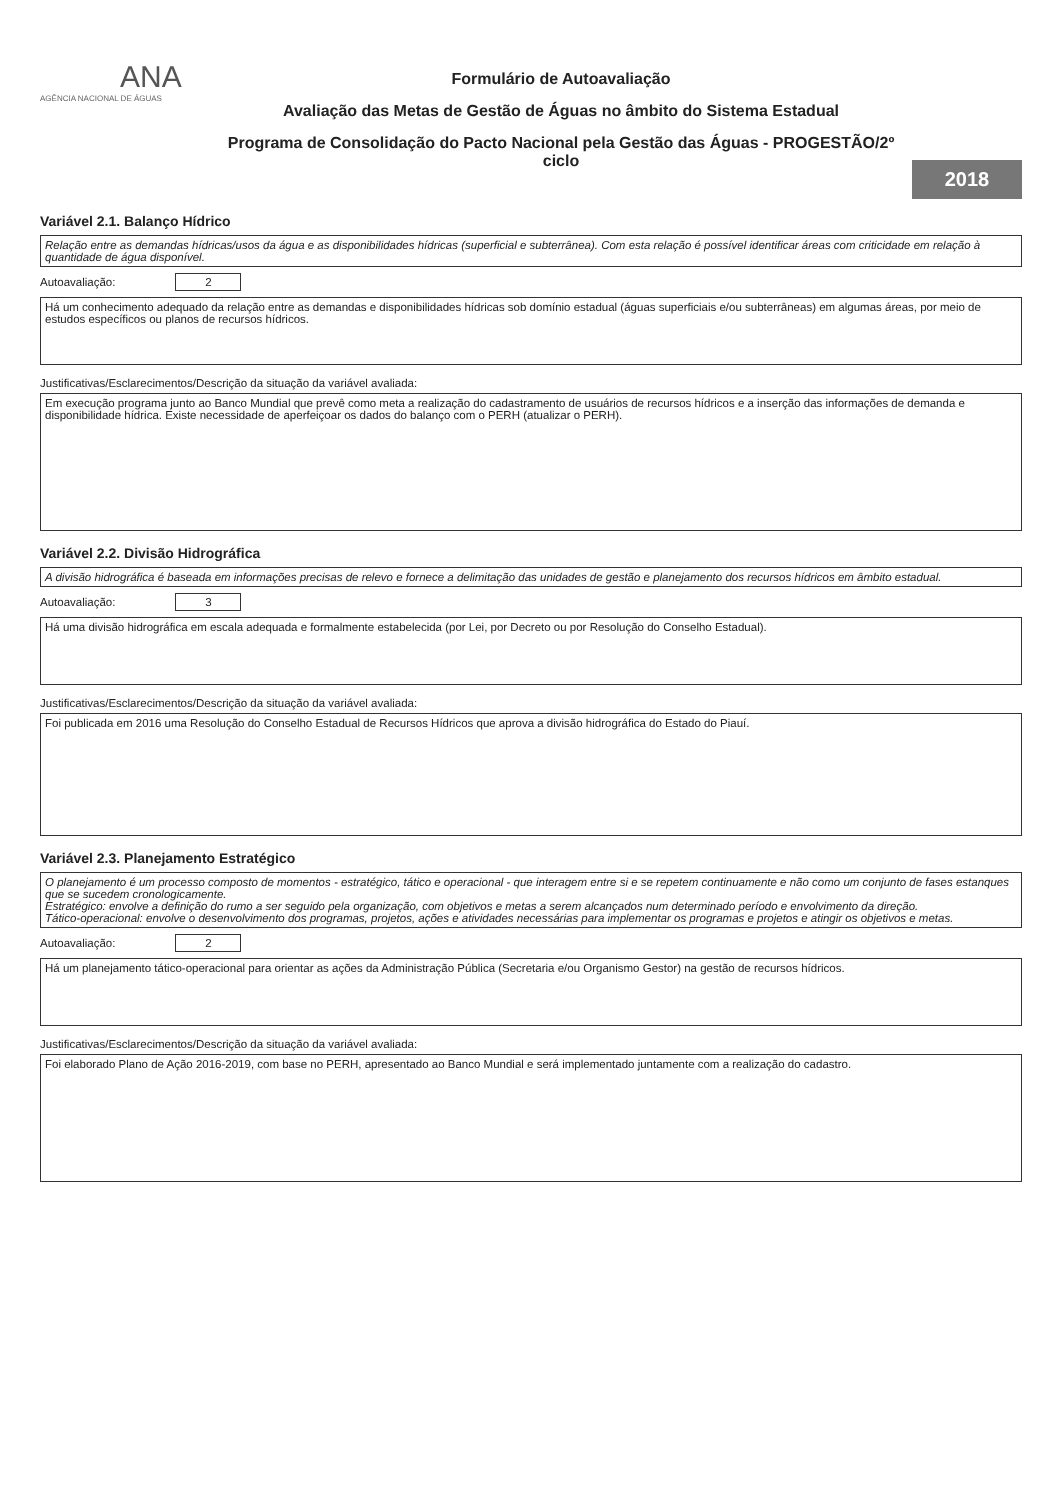ANA
AGÊNCIA NACIONAL DE ÁGUAS
Formulário de Autoavaliação
Avaliação das Metas de Gestão de Águas no âmbito do Sistema Estadual
Programa de Consolidação do Pacto Nacional pela Gestão das Águas - PROGESTÃO/2º ciclo
2018
Variável 2.1. Balanço Hídrico
Relação entre as demandas hídricas/usos da água e as disponibilidades hídricas (superficial e subterrânea). Com esta relação é possível identificar áreas com criticidade em relação à quantidade de água disponível.
Autoavaliação: 2
Há um conhecimento adequado da relação entre as demandas e disponibilidades hídricas sob domínio estadual (águas superficiais e/ou subterrâneas) em algumas áreas, por meio de estudos específicos ou planos de recursos hídricos.
Justificativas/Esclarecimentos/Descrição da situação da variável avaliada:
Em execução programa junto ao Banco Mundial que prevê como meta a realização do cadastramento de usuários de recursos hídricos e a inserção das informações de demanda e disponibilidade hídrica. Existe necessidade de aperfeiçoar os dados do balanço com o PERH (atualizar o PERH).
Variável 2.2. Divisão Hidrográfica
A divisão hidrográfica é baseada em informações precisas de relevo e fornece a delimitação das unidades de gestão e planejamento dos recursos hídricos em âmbito estadual.
Autoavaliação: 3
Há uma divisão hidrográfica em escala adequada e formalmente estabelecida (por Lei, por Decreto ou por Resolução do Conselho Estadual).
Justificativas/Esclarecimentos/Descrição da situação da variável avaliada:
Foi publicada em 2016 uma Resolução do Conselho Estadual de Recursos Hídricos que aprova a divisão hidrográfica do Estado do Piauí.
Variável 2.3. Planejamento Estratégico
O planejamento é um processo composto de momentos - estratégico, tático e operacional - que interagem entre si e se repetem continuamente e não como um conjunto de fases estanques que se sucedem cronologicamente.
Estratégico: envolve a definição do rumo a ser seguido pela organização, com objetivos e metas a serem alcançados num determinado período e envolvimento da direção.
Tático-operacional: envolve o desenvolvimento dos programas, projetos, ações e atividades necessárias para implementar os programas e projetos e atingir os objetivos e metas.
Autoavaliação: 2
Há um planejamento tático-operacional para orientar as ações da Administração Pública (Secretaria e/ou Organismo Gestor) na gestão de recursos hídricos.
Justificativas/Esclarecimentos/Descrição da situação da variável avaliada:
Foi elaborado Plano de Ação 2016-2019, com base no PERH, apresentado ao Banco Mundial e será implementado juntamente com a realização do cadastro.